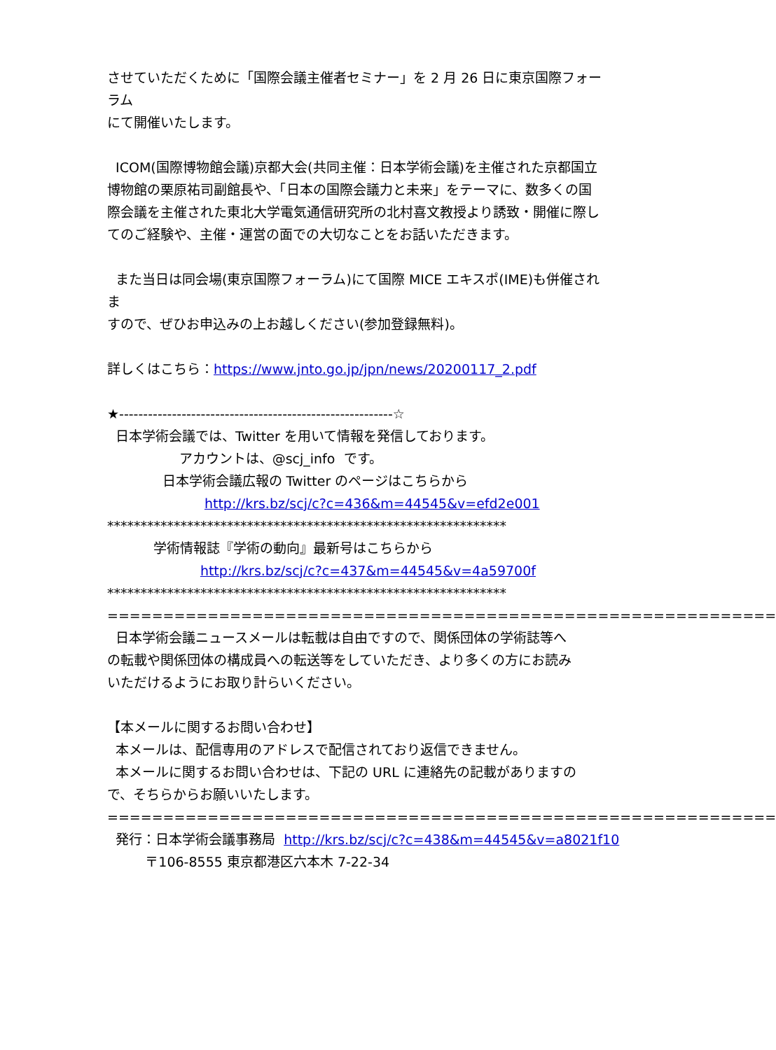させていただくために「国際会議主催者セミナー」を 2 月 26 日に東京国際フォー
ラム
にて開催いたします。
ICOM(国際博物館会議)京都大会(共同主催：日本学術会議)を主催された京都国立
博物館の栗原祐司副館長や、「日本の国際会議力と未来」をテーマに、数多くの国
際会議を主催された東北大学電気通信研究所の北村喜文教授より誘致・開催に際し
てのご経験や、主催・運営の面での大切なことをお話いただきます。
また当日は同会場(東京国際フォーラム)にて国際 MICE エキスポ(IME)も併催され
ま
すので、ぜひお申込みの上お越しください(参加登録無料)。
詳しくはこちら：https://www.jnto.go.jp/jpn/news/20200117_2.pdf
★---------------------------------------------------------☆
日本学術会議では、Twitter を用いて情報を発信しております。
アカウントは、@scj_info です。
日本学術会議広報の Twitter のページはこちらから
http://krs.bz/scj/c?c=436&m=44545&v=efd2e001
************************************************************
学術情報誌『学術の動向』最新号はこちらから
http://krs.bz/scj/c?c=437&m=44545&v=4a59700f
************************************************************
============================================================
日本学術会議ニュースメールは転載は自由ですので、関係団体の学術誌等へ
の転載や関係団体の構成員への転送等をしていただき、より多くの方にお読み
いただけるようにお取り計らいください。
【本メールに関するお問い合わせ】
本メールは、配信専用のアドレスで配信されており返信できません。
本メールに関するお問い合わせは、下記の URL に連絡先の記載がありますの
で、そちらからお願いいたします。
============================================================
発行：日本学術会議事務局 http://krs.bz/scj/c?c=438&m=44545&v=a8021f10
〒106-8555 東京都港区六本木 7-22-34